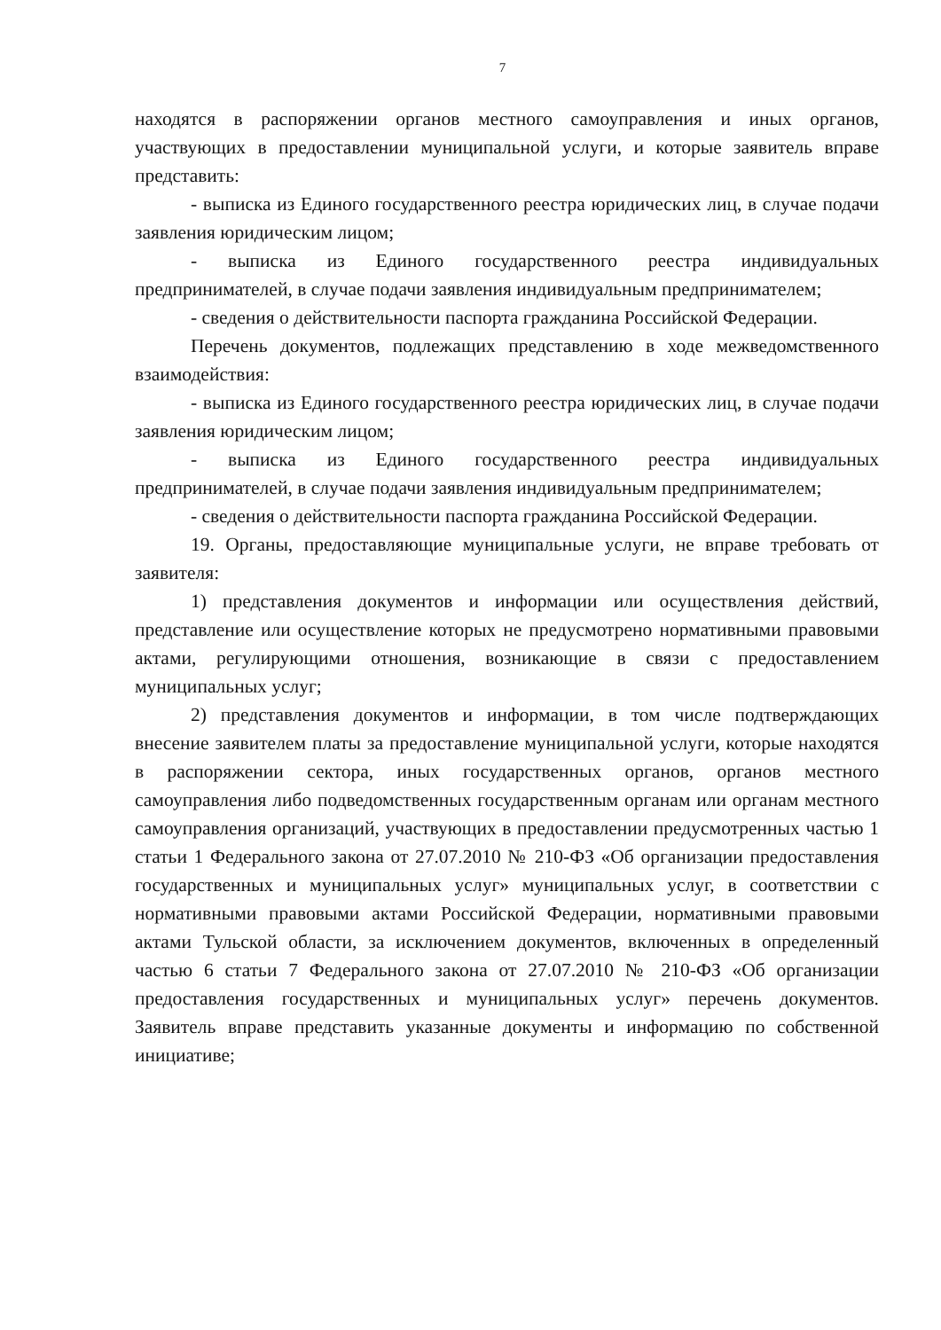7
находятся в распоряжении органов местного самоуправления и иных органов, участвующих в предоставлении муниципальной услуги, и которые заявитель вправе представить:
- выписка из Единого государственного реестра юридических лиц, в случае подачи заявления юридическим лицом;
- выписка из Единого государственного реестра индивидуальных предпринимателей, в случае подачи заявления индивидуальным предпринимателем;
- сведения о действительности паспорта гражданина Российской Федерации.
Перечень документов, подлежащих представлению в ходе межведомственного взаимодействия:
- выписка из Единого государственного реестра юридических лиц, в случае подачи заявления юридическим лицом;
- выписка из Единого государственного реестра индивидуальных предпринимателей, в случае подачи заявления индивидуальным предпринимателем;
- сведения о действительности паспорта гражданина Российской Федерации.
19. Органы, предоставляющие муниципальные услуги, не вправе требовать от заявителя:
1) представления документов и информации или осуществления действий, представление или осуществление которых не предусмотрено нормативными правовыми актами, регулирующими отношения, возникающие в связи с предоставлением муниципальных услуг;
2) представления документов и информации, в том числе подтверждающих внесение заявителем платы за предоставление муниципальной услуги, которые находятся в распоряжении сектора, иных государственных органов, органов местного самоуправления либо подведомственных государственным органам или органам местного самоуправления организаций, участвующих в предоставлении предусмотренных частью 1 статьи 1 Федерального закона от 27.07.2010 № 210-ФЗ «Об организации предоставления государственных и муниципальных услуг» муниципальных услуг, в соответствии с нормативными правовыми актами Российской Федерации, нормативными правовыми актами Тульской области, за исключением документов, включенных в определенный частью 6 статьи 7 Федерального закона от 27.07.2010 № 210-ФЗ «Об организации предоставления государственных и муниципальных услуг» перечень документов. Заявитель вправе представить указанные документы и информацию по собственной инициативе;